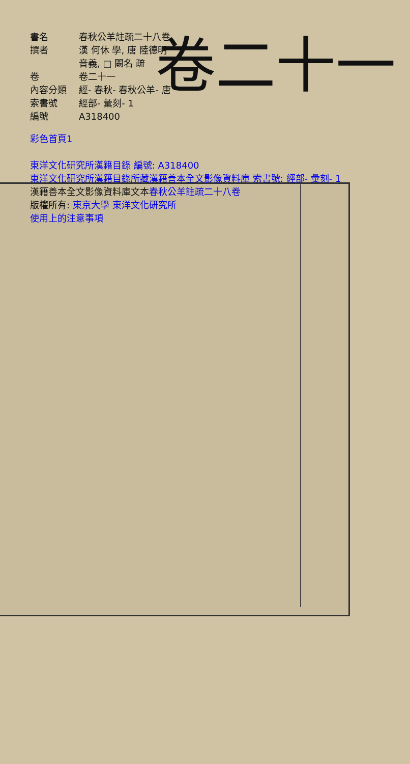| 書名 | 春秋公羊註疏二十八卷 |
| 撰者 | 漢 何休 學, 唐 陸德明 音義, □ 闕名 疏 |
| 卷 | 卷二十一 |
| 內容分類 | 經- 春秋- 春秋公羊- 唐 |
| 索書號 | 經部- 彙刻- 1 |
| 編號 | A318400 |
卷二十一
彩色首頁1
東洋文化研究所漢籍目錄 編號: A318400
東洋文化研究所漢籍目錄所藏漢籍善本全文影像資料庫 索書號: 經部- 彙刻- 1
漢籍善本全文影像資料庫文本春秋公羊註疏二十八卷
版權所有: 東京大學 東洋文化研究所
使用上的注意事項